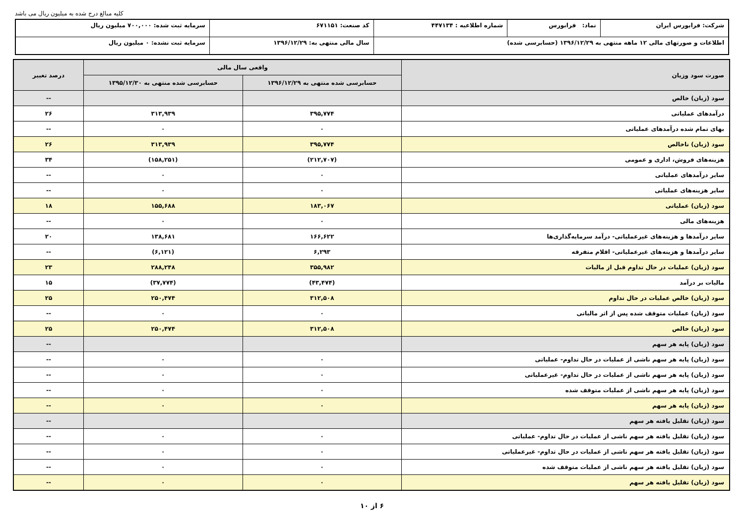کلیه مبالغ درج شده به میلیون ریال می باشد
| شرکت: فرابورس ایران | نماد: فرابورس | شماره اطلاعیه : ۴۴۷۱۳۴ | کد صنعت: ۶۷۱۱۵۱ | سرمایه ثبت شده: ۷۰۰,۰۰۰ میلیون ریال |
| اطلاعات و صورتهای مالی ۱۲ ماهه منتهی به ۱۳۹۶/۱۲/۲۹ (حسابرسی شده) | | | سال مالی منتهی به: ۱۳۹۶/۱۲/۲۹ | سرمایه ثبت نشده: ۰ میلیون ریال |
| صورت سود وزیان | واقعی سال مالی | | درصد تغییر |
| --- | --- | --- | --- |
| | حسابرسی شده منتهی به ۱۳۹۶/۱۲/۲۹ | حسابرسی شده منتهی به ۱۳۹۵/۱۲/۳۰ | |
| سود (زیان) خالص | | | -- |
| درآمدهای عملیاتی | ۳۹۵,۷۷۴ | ۳۱۳,۹۳۹ | ۲۶ |
| بهای تمام شده درآمدهای عملیاتی | ۰ | ۰ | -- |
| سود (زیان) ناخالص | ۳۹۵,۷۷۴ | ۳۱۳,۹۳۹ | ۲۶ |
| هزینه‌های فروش، اداری و عمومی | (۲۱۲,۷۰۷) | (۱۵۸,۲۵۱) | ۳۴ |
| سایر درآمدهای عملیاتی | ۰ | ۰ | -- |
| سایر هزینه‌های عملیاتی | ۰ | ۰ | -- |
| سود (زیان) عملیاتی | ۱۸۳,۰۶۷ | ۱۵۵,۶۸۸ | ۱۸ |
| هزینه‌های مالی | ۰ | ۰ | -- |
| سایر درآمدها و هزینه‌های غیرعملیاتی- درآمد سرمایه‌گذاری‌ها | ۱۶۶,۶۲۲ | ۱۳۸,۶۸۱ | ۲۰ |
| سایر درآمدها و هزینه‌های غیرعملیاتی- اقلام متفرقه | ۶,۲۹۳ | (۶,۱۲۱) | -- |
| سود (زیان) عملیات در حال تداوم قبل از مالیات | ۳۵۵,۹۸۲ | ۲۸۸,۲۴۸ | ۲۳ |
| مالیات بر درآمد | (۴۳,۴۷۴) | (۳۷,۷۷۴) | ۱۵ |
| سود (زیان) خالص عملیات در حال تداوم | ۳۱۲,۵۰۸ | ۲۵۰,۴۷۴ | ۲۵ |
| سود (زیان) عملیات متوقف شده پس از اثر مالیاتی | ۰ | ۰ | -- |
| سود (زیان) خالص | ۳۱۲,۵۰۸ | ۲۵۰,۴۷۴ | ۲۵ |
| سود (زیان) پایه هر سهم | | | -- |
| سود (زیان) پایه هر سهم ناشی از عملیات در حال تداوم- عملیاتی | ۰ | ۰ | -- |
| سود (زیان) پایه هر سهم ناشی از عملیات در حال تداوم- غیرعملیاتی | ۰ | ۰ | -- |
| سود (زیان) پایه هر سهم ناشی از عملیات متوقف شده | ۰ | ۰ | -- |
| سود (زیان) پایه هر سهم | ۰ | ۰ | -- |
| سود (زیان) تقلیل یافته هر سهم | | | -- |
| سود (زیان) تقلیل یافته هر سهم ناشی از عملیات در حال تداوم- عملیاتی | ۰ | ۰ | -- |
| سود (زیان) تقلیل یافته هر سهم ناشی از عملیات در حال تداوم- غیرعملیاتی | ۰ | ۰ | -- |
| سود (زیان) تقلیل یافته هر سهم ناشی از عملیات متوقف شده | ۰ | ۰ | -- |
| سود (زیان) تقلیل یافته هر سهم | ۰ | ۰ | -- |
۶ از ۱۰